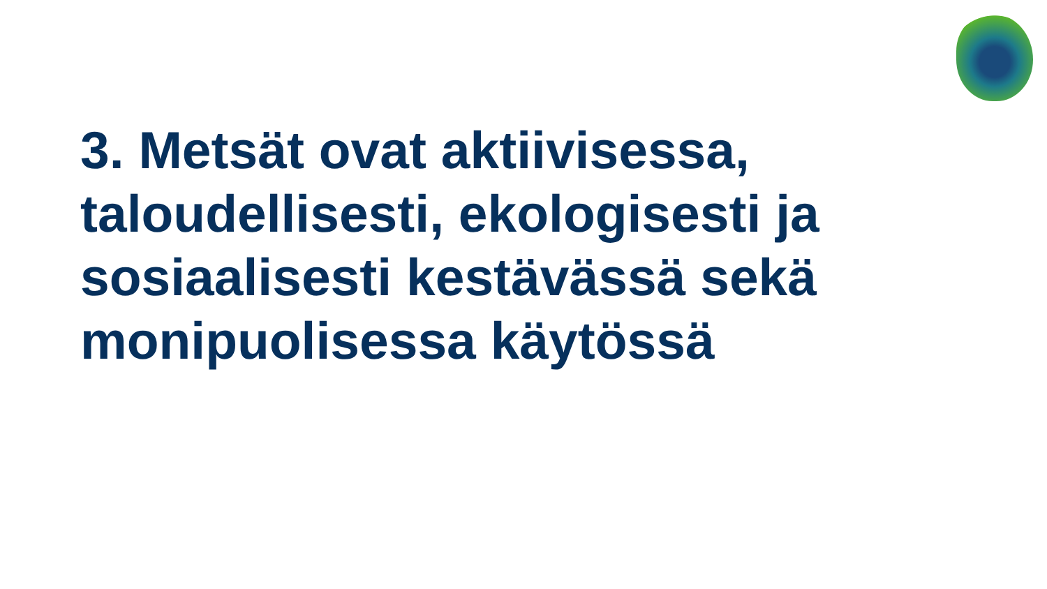3. Metsät ovat aktiivisessa, taloudellisesti, ekologisesti ja sosiaalisesti kestävässä sekä monipuolisessa käytössä